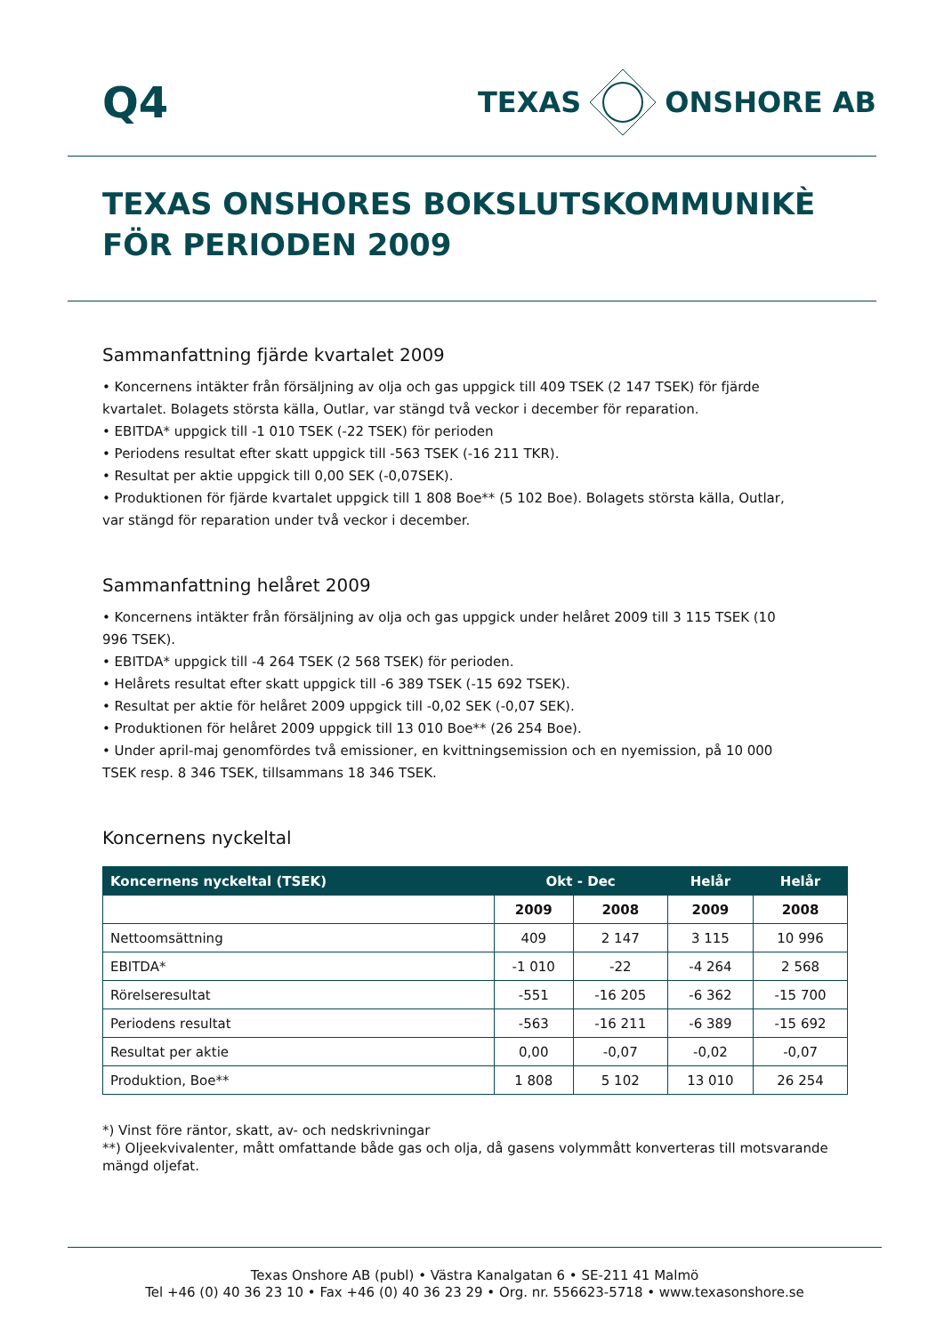Q4
TEXAS ONSHORE AB
TEXAS ONSHORES BOKSLUTSKOMMUNIKÈ
FÖR PERIODEN 2009
Sammanfattning fjärde kvartalet 2009
• Koncernens intäkter från försäljning av olja och gas uppgick till 409 TSEK (2 147 TSEK) för fjärde kvartalet. Bolagets största källa, Outlar, var stängd två veckor i december för reparation.
• EBITDA* uppgick till -1 010 TSEK (-22 TSEK) för perioden
• Periodens resultat efter skatt uppgick till -563 TSEK (-16 211 TKR).
• Resultat per aktie uppgick till 0,00 SEK (-0,07SEK).
• Produktionen för fjärde kvartalet uppgick till 1 808 Boe** (5 102 Boe). Bolagets största källa, Outlar, var stängd för reparation under två veckor i december.
Sammanfattning helåret 2009
• Koncernens intäkter från försäljning av olja och gas uppgick under helåret 2009 till 3 115 TSEK (10 996 TSEK).
• EBITDA* uppgick till -4 264 TSEK (2 568 TSEK) för perioden.
• Helårets resultat efter skatt uppgick till -6 389 TSEK (-15 692 TSEK).
• Resultat per aktie för helåret 2009 uppgick till -0,02 SEK (-0,07 SEK).
• Produktionen för helåret 2009 uppgick till 13 010 Boe** (26 254 Boe).
• Under april-maj genomfördes två emissioner, en kvittningsemission och en nyemission, på 10 000 TSEK resp. 8 346 TSEK, tillsammans 18 346 TSEK.
Koncernens nyckeltal
| Koncernens nyckeltal (TSEK) | Okt - Dec | | Helår | Helår |
| --- | --- | --- | --- | --- |
| | 2009 | 2008 | 2009 | 2008 |
| Nettoomsättning | 409 | 2 147 | 3 115 | 10 996 |
| EBITDA* | -1 010 | -22 | -4 264 | 2 568 |
| Rörelseresultat | -551 | -16 205 | -6 362 | -15 700 |
| Periodens resultat | -563 | -16 211 | -6 389 | -15 692 |
| Resultat per aktie | 0,00 | -0,07 | -0,02 | -0,07 |
| Produktion, Boe** | 1 808 | 5 102 | 13 010 | 26 254 |
*) Vinst före räntor, skatt, av- och nedskrivningar
**) Oljeekvivalenter, mått omfattande både gas och olja, då gasens volymmått konverteras till motsvarande mängd oljefat.
Texas Onshore AB (publ) • Västra Kanalgatan 6 • SE-211 41 Malmö
Tel +46 (0) 40 36 23 10 • Fax +46 (0) 40 36 23 29 • Org. nr. 556623-5718 • www.texasonshore.se